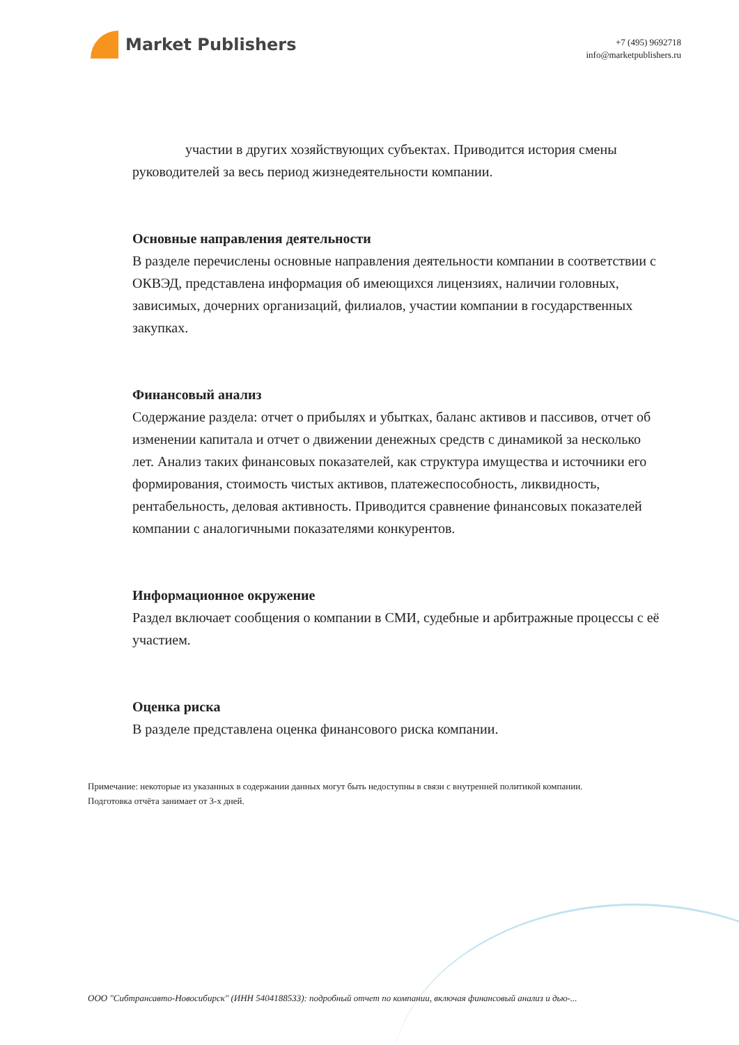Market Publishers
+7 (495) 9692718
info@marketpublishers.ru
участии в других хозяйствующих субъектах. Приводится история смены руководителей за весь период жизнедеятельности компании.
Основные направления деятельности
В разделе перечислены основные направления деятельности компании в соответствии с ОКВЭД, представлена информация об имеющихся лицензиях, наличии головных, зависимых, дочерних организаций, филиалов, участии компании в государственных закупках.
Финансовый анализ
Содержание раздела: отчет о прибылях и убытках, баланс активов и пассивов, отчет об изменении капитала и отчет о движении денежных средств с динамикой за несколько лет. Анализ таких финансовых показателей, как структура имущества и источники его формирования, стоимость чистых активов, платежеспособность, ликвидность, рентабельность, деловая активность. Приводится сравнение финансовых показателей компании с аналогичными показателями конкурентов.
Информационное окружение
Раздел включает сообщения о компании в СМИ, судебные и арбитражные процессы с её участием.
Оценка риска
В разделе представлена оценка финансового риска компании.
Примечание: некоторые из указанных в содержании данных могут быть недоступны в связи с внутренней политикой компании.
Подготовка отчёта занимает от 3-х дней.
ООО "Сибтрансавто-Новосибирск" (ИНН 5404188533): подробный отчет по компании, включая финансовый анализ и дью-...